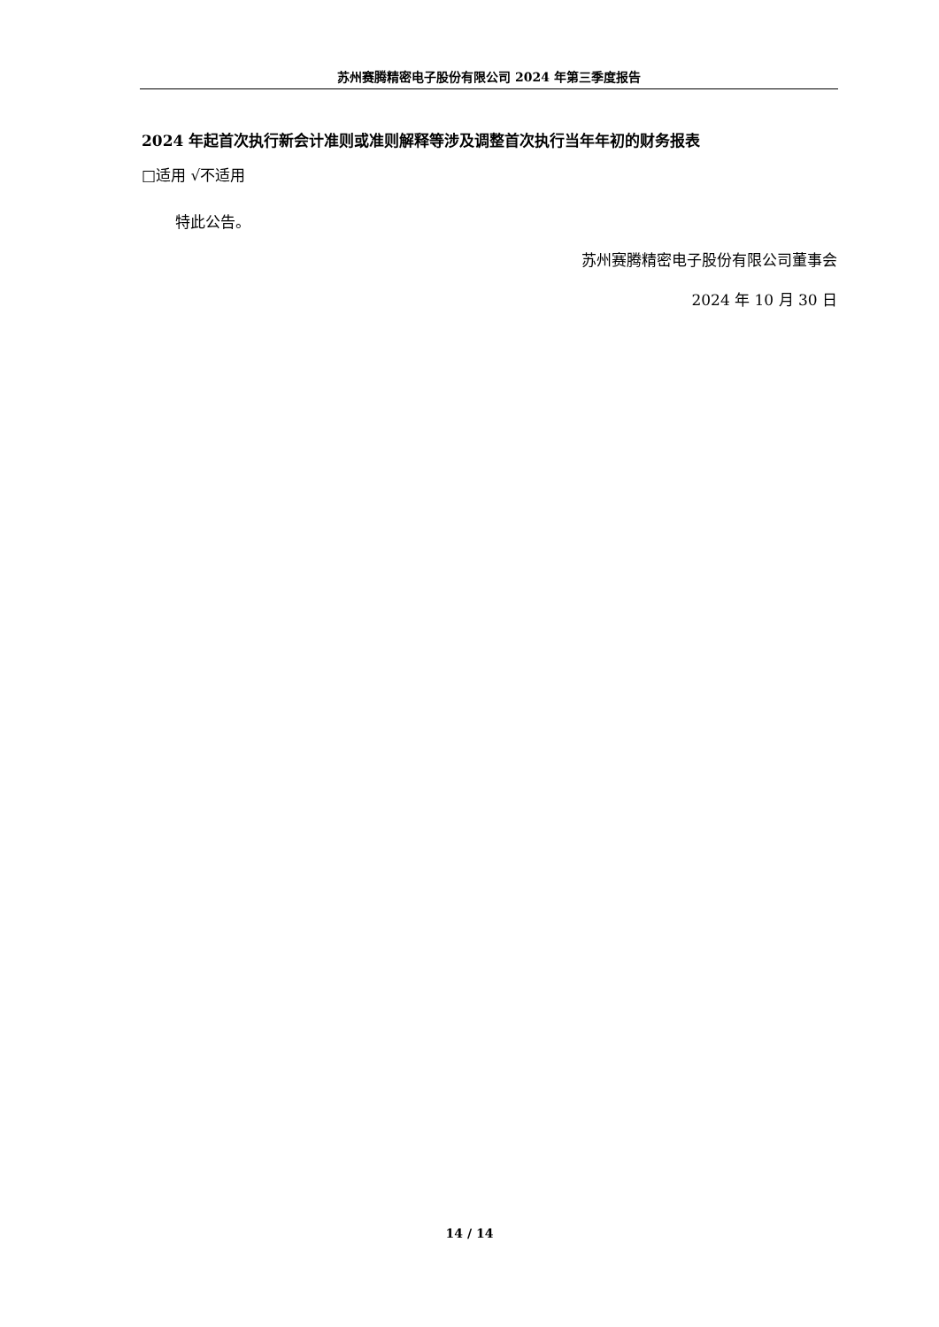苏州赛腾精密电子股份有限公司 2024 年第三季度报告
2024 年起首次执行新会计准则或准则解释等涉及调整首次执行当年年初的财务报表
□适用 √不适用
特此公告。
苏州赛腾精密电子股份有限公司董事会
2024 年 10 月 30 日
14 / 14